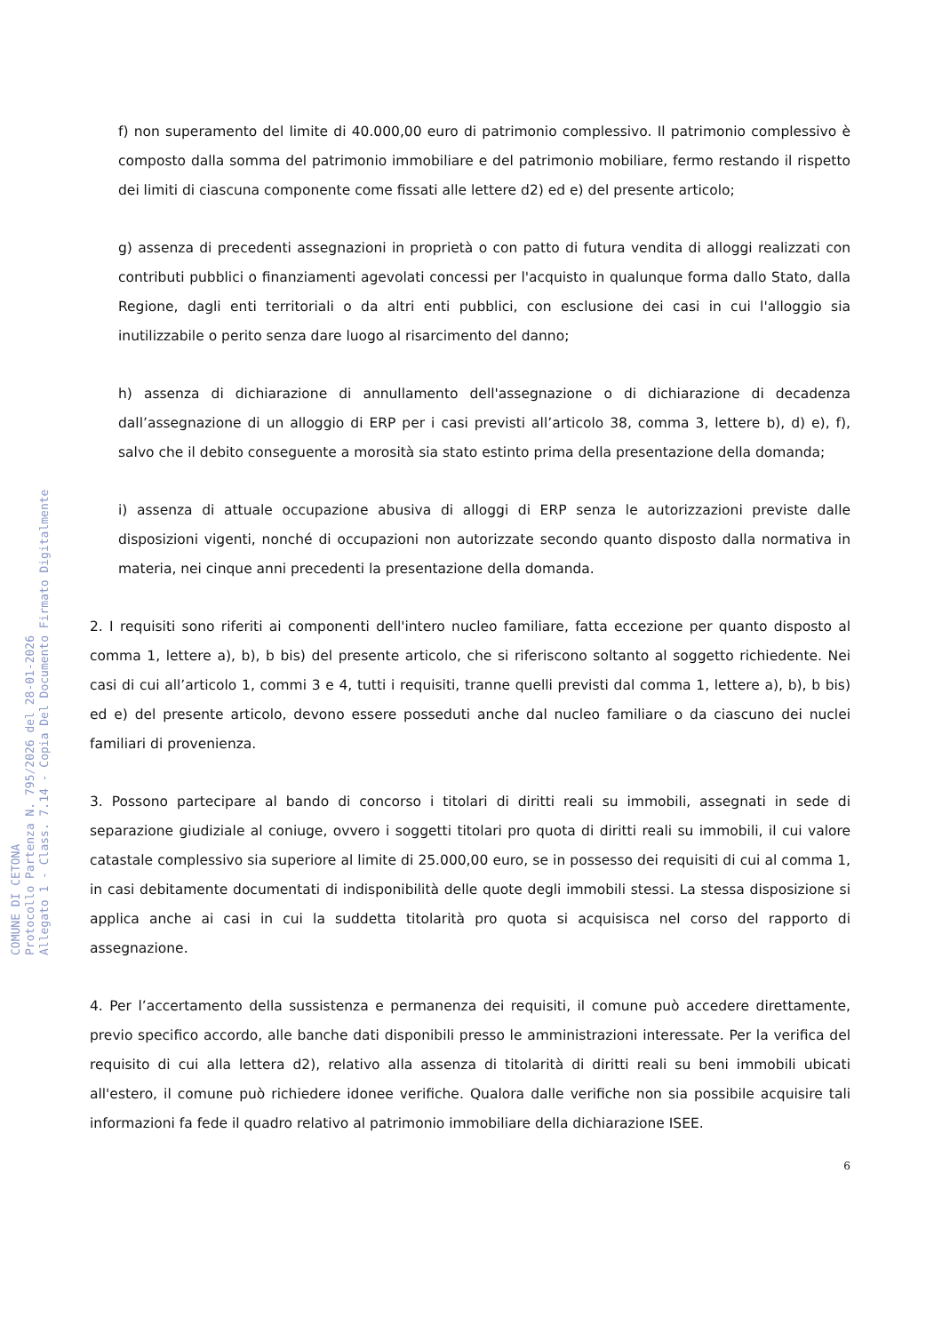COMUNE DI CETONA
Protocollo Partenza N. 795/2026 del 28-01-2026
Allegato 1 - Class. 7.14 - Copia Del Documento Firmato Digitalmente
f) non superamento del limite di 40.000,00 euro di patrimonio complessivo. Il patrimonio complessivo è composto dalla somma del patrimonio immobiliare e del patrimonio mobiliare, fermo restando il rispetto dei limiti di ciascuna componente come fissati alle lettere d2) ed e) del presente articolo;
g) assenza di precedenti assegnazioni in proprietà o con patto di futura vendita di alloggi realizzati con contributi pubblici o finanziamenti agevolati concessi per l'acquisto in qualunque forma dallo Stato, dalla Regione, dagli enti territoriali o da altri enti pubblici, con esclusione dei casi in cui l'alloggio sia inutilizzabile o perito senza dare luogo al risarcimento del danno;
h) assenza di dichiarazione di annullamento dell'assegnazione o di dichiarazione di decadenza dall’assegnazione di un alloggio di ERP per i casi previsti all’articolo 38, comma 3, lettere b), d) e), f), salvo che il debito conseguente a morosità sia stato estinto prima della presentazione della domanda;
i) assenza di attuale occupazione abusiva di alloggi di ERP senza le autorizzazioni previste dalle disposizioni vigenti, nonché di occupazioni non autorizzate secondo quanto disposto dalla normativa in materia, nei cinque anni precedenti la presentazione della domanda.
2. I requisiti sono riferiti ai componenti dell'intero nucleo familiare, fatta eccezione per quanto disposto al comma 1, lettere a), b), b bis) del presente articolo, che si riferiscono soltanto al soggetto richiedente. Nei casi di cui all’articolo 1, commi 3 e 4, tutti i requisiti, tranne quelli previsti dal comma 1, lettere a), b), b bis) ed e) del presente articolo, devono essere posseduti anche dal nucleo familiare o da ciascuno dei nuclei familiari di provenienza.
3. Possono partecipare al bando di concorso i titolari di diritti reali su immobili, assegnati in sede di separazione giudiziale al coniuge, ovvero i soggetti titolari pro quota di diritti reali su immobili, il cui valore catastale complessivo sia superiore al limite di 25.000,00 euro, se in possesso dei requisiti di cui al comma 1, in casi debitamente documentati di indisponibilità delle quote degli immobili stessi. La stessa disposizione si applica anche ai casi in cui la suddetta titolarità pro quota si acquisisca nel corso del rapporto di assegnazione.
4. Per l’accertamento della sussistenza e permanenza dei requisiti, il comune può accedere direttamente, previo specifico accordo, alle banche dati disponibili presso le amministrazioni interessate. Per la verifica del requisito di cui alla lettera d2), relativo alla assenza di titolarità di diritti reali su beni immobili ubicati all'estero, il comune può richiedere idonee verifiche. Qualora dalle verifiche non sia possibile acquisire tali informazioni fa fede il quadro relativo al patrimonio immobiliare della dichiarazione ISEE.
6